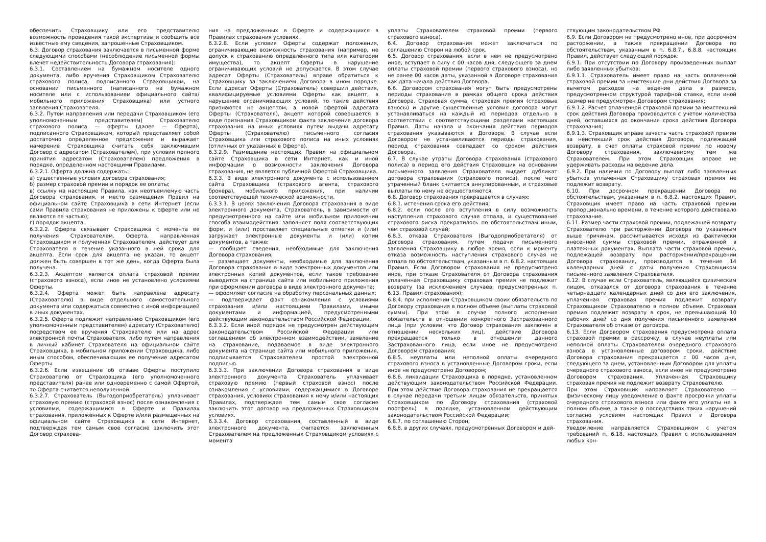обеспечить Страховщику или его представителю возможность проведения такой экспертизы и сообщить все известные ему сведения, запрошенные Страховщиком.
6.3. Договор страхования заключается в письменной форме следующими способами (несоблюдение письменной формы влечет недействительность Договора страхования):
6.3.1. Составлением на бумажном носителе одного документа, либо вручения Страховщиком Страхователю страхового полиса, подписанного Страховщиком, на основании письменного (написанного на бумажном носителе или с использованием официального сайта/мобильного приложения Страховщика) или устного заявления Страхователя.
6.3.2. Путем направления или передачи Страховщиком (его уполномоченным представителем) Страхователю страхового полиса — оферты (далее — Оферта), подписанного Страховщиком, который представляет собой достаточно определенное предложение и выражает намерение Страховщика считать себя заключившим Договор с адресатом (Страхователем), при условии полного принятия адресатом (Страхователем) предложения в порядке, определенном настоящими Правилами.
6.3.2.1. Оферта должна содержать:
а) существенные условия договора страхования;
б) размер страховой премии и порядок ее оплаты;
в) ссылку на настоящие Правила, как неотъемлемую часть Договора страхования, и место размещения Правил на официальном сайте Страховщика в сети Интернет (если сами Правила страхования не приложены к оферте или не являются ее частью);
г) порядок акцепта.
6.3.2.2. Оферта связывает Страховщика с момента ее получения Страхователем. Оферта, направленная Страховщиком и полученная Страхователем, действует для Страхователя в течение указанного в ней срока для акцепта. Если срок для акцепта не указан, то акцепт должен быть совершен в тот же день, когда Оферта была получена.
6.3.2.3. Акцептом является оплата страховой премии (страхового взноса), если иное не установлено условиями Оферты.
6.3.2.4. Оферта может быть направлена адресату (Страхователю) в виде отдельного самостоятельного документа или содержаться совместно с иной информацией в иных документах.
6.3.2.5. Оферта подлежит направлению Страховщиком (его уполномоченным представителем) адресату (Страхователю) посредством ее вручения Страхователю или на адрес электронной почты Страхователя, либо путем направления в личный кабинет Страхователя на официальном сайте Страховщика, в мобильном приложении Страховщика, либо иным способом, обеспечивающим ее получение адресатом Оферты.
6.3.2.6. Если извещение об отзыве Оферты поступило Страхователю от Страховщика (его уполномоченного представителя) ранее или одновременно с самой Офертой, то Оферта считается неполученной.
6.3.2.7. Страхователь (Выгодоприобретатель) уплачивает страховую премию (страховой взнос) после ознакомления с условиями, содержащимися в Оферте и Правилах страхования, приложенных к Оферте и/или размещенных на официальном сайте Страховщика в сети Интернет, подтверждая тем самым свое согласие заключить этот Договор страхова-
ния на предложенных в Оферте и содержащихся в Правилах страхования условиях.
6.3.2.8. Если условия Оферты содержат положения, ограничивающие возможность страхования (например, не допуск к страхованию определённого типа или категории имущества), то акцепт Оферты в нарушение ограничивающих условий не допускается. В этом случае адресат Оферты (Страхователь) вправе обратиться к Страховщику за заключением Договора в ином порядке. Если адресат Оферты (Страхователь) совершил действия, квалифицируемые условиями Оферты как акцепт, в нарушение ограничивающих условий, то такие действия признаются не акцептом, а новой офертой адресата Оферты (Страхователя), акцепт которой совершается в виде признания Страховщиком факта заключения договора страхования на иных условиях путем выдачи адресату Оферты (Страхователю) письменного согласия Страховщика или страхового полиса на иных условиях (отличных от указанных в Оферте).
6.3.2.9. Размещение настоящих Правил на официальном сайте Страховщика в сети Интернет, как и иной информации о возможности заключения Договора страхования, не является публичной Офертой Страховщика.
6.3.3. В виде электронного документа с использованием сайта Страховщика (страхового агента, страхового брокера), мобильного приложения, при наличии соответствующей технической возможности.
6.3.3.1. В целях заключения Договора страхования в виде электронного документа, Страхователь, в зависимости от предусмотренного на сайте или мобильном приложении способа взаимодействия: заполняет поля соответствующих форм, и (или) проставляет специальные отметки и (или) загружает электронные документы и (или) копии документов, а также:
— сообщает сведения, необходимые для заключения Договора страхования;
— размещает документы, необходимые для заключения Договора страхования в виде электронных документов или электронных копий документов, если такое требование выводится на странице сайта или мобильного приложения при оформлении договора в виде электронного документа;
— оформляет согласие на обработку персональных данных;
— подтверждает факт ознакомления с условиями страхования и/или настоящими Правилами, иными документами и информацией, предусмотренными действующим законодательством Российской Федерации.
6.3.3.2. Если иной порядок не предусмотрен действующим законодательством Российской Федерации или соглашением об электронном взаимодействии, заявление на страхование, подаваемое в виде электронного документа на странице сайта или мобильного приложения, подписывается Страхователем простой электронной подписью.
6.3.3.3. При заключении Договора страхования в виде электронного документа Страхователь уплачивает страховую премию (первый страховой взнос) после ознакомления с условиями, содержащимися в Договоре страхования, условиях страхования к нему и/или настоящих Правилах, подтверждая тем самым свое согласие заключить этот договор на предложенных Страховщиком условиях.
6.3.3.4. Договор страхования, составленный в виде электронного документа, считается заключенным Страхователем на предложенных Страховщиком условиях с момента
уплаты Страхователем страховой премии (первого страхового взноса).
6.4. Договор страхования может заключаться по соглашению Сторон на любой срок.
6.5. Договор страхования, если в нем не предусмотрено иное, вступает в силу с 00 часов дня, следующего за днем оплаты страховой премии (первого страхового взноса), но не ранее 00 часов даты, указанной в Договоре страхования как дата начала действия Договора.
6.6. Договором страхования могут быть предусмотрены периоды страхования в рамках общего срока действия Договора. Страховая сумма, страховая премия (страховые взносы) и другие существенные условия договора могут устанавливаться на каждый из периодов отдельно в соответствии с соответствующими разделами настоящих Правил. Даты начала и окончания действия периодов страхования указываются в Договоре. В случае если Договором не устанавливаются периоды страхования, период страхования совпадает со сроком действия Договора.
6.7. В случае утраты Договора страхования (страхового полиса) в период его действия Страховщик на основании письменного заявления Страхователя выдает дубликат договора страхования (страхового полиса), после чего утраченный бланк считается аннулированным, и страховые выплаты по нему не осуществляются.
6.8. Договор страхования прекращается в случаях:
6.8.1. истечения срока его действия;
6.8.2. если после его вступления в силу возможность наступления страхового случая отпала, и существование страхового риска прекратилось по обстоятельствам иным, чем страховой случай;
6.8.3. отказа Страхователя (Выгодоприобретателя) от Договора страхования, путем подачи письменного заявления Страховщику в любое время, если к моменту отказа возможность наступления страхового случая не отпала по обстоятельствам, указанным в п. 6.8.2. настоящих Правил. Если Договором страхования не предусмотрено иное, при отказе Страхователя от Договора страхования уплаченная Страховщику страховая премия не подлежит возврату (за исключением случаев, предусмотренных п. 6.13. Правил страхования);
6.8.4. при исполнении Страховщиком своих обязательств по Договору страхования в полном объеме (выплаты страховой суммы). При этом в случае полного исполнения обязательств в отношении конкретного Застрахованного лица (при условии, что Договор страхования заключен в отношении нескольких лиц), действие Договора прекращается только в отношении данного Застрахованного лица, если иное не предусмотрено Договором страхования;
6.8.5. неуплаты или неполной оплаты очередного страхового взноса в установленные Договором сроки, если иное не предусмотрено Договором;
6.8.6. ликвидации Страховщика в порядке, установленном действующим законодательством Российской Федерации. При этом действие Договора страхования не прекращается в случае передачи третьим лицам обязательств, принятых Страховщиком по Договору страхования (страховой портфель) в порядке, установленном действующим законодательством Российской Федерации;
6.8.7. по соглашению Сторон;
6.8.8. в других случаях, предусмотренных Договором и дей-
ствующим законодательством РФ.
6.9. Если Договором не предусмотрено иное, при досрочном расторжении, а также прекращении Договора по обстоятельствам, указанным в п. 6.8.7., 6.8.8. настоящих Правил, действует следующий порядок:
6.9.1. При отсутствии по Договору произведенных выплат либо заявленных убытков:
6.9.1.1. Страхователь имеет право на часть оплаченной страховой премии за неистекшие дни действия Договора за вычетом расходов на ведение дела в размере, предусмотренном структурой тарифной ставки, если иной размер не предусмотрен Договором страхования;
6.9.1.2. Расчет оплаченной страховой премии за неистекший срок действия Договора производится с учетом количества дней, оставшихся до окончания срока действия Договора страхования;
6.9.1.3. Страховщик вправе зачесть часть страховой премии за неистекший срок действия Договора, подлежащей возврату, в счет оплаты страховой премии по новому Договору страхования, заключаемому тем же Страхователем. При этом Страховщик вправе не удерживать расходы на ведение дела.
6.9.2. При наличии по Договору выплат либо заявленных убытков уплаченная Страховщику страховая премия не подлежит возврату.
6.10. При досрочном прекращении Договора по обстоятельствам, указанным в п. 6.8.2. настоящих Правил, Страховщик имеет право на часть страховой премии пропорционально времени, в течение которого действовало страхование.
6.11. Размер части страховой премии, подлежащей возврату Страхователю при расторжении Договора по указанным выше причинам, рассчитывается исходя из фактически внесенной суммы страховой премии, отраженной в платежных документах. Выплата части страховой премии, подлежащей возврату при расторжении/прекращении Договора страхования, производится в течение 14 календарных дней с даты получения Страховщиком письменного заявления Страхователя.
6.12. В случае если Страхователь, являющийся физическим лицом, отказался от договора страхования в течение четырнадцати календарных дней со дня его заключения, уплаченная страховая премия подлежит возврату Страховщиком Страхователю в полном объеме. Страховая премия подлежит возврату в срок, не превышающий 10 рабочих дней со дня получения письменного заявления Страхователя об отказе от договора.
6.13. Если Договором страхования предусмотрена оплата страховой премии в рассрочку, в случае неуплаты или неполной оплаты Страхователем очередного страхового взноса в установленные договором сроки, действие Договора страхования прекращается с 00 часов дня, следующего за днем, установленным Договором для уплаты очередного страхового взноса, если иное не предусмотрено Договором страхования. Уплаченная Страховщику страховая премия не подлежит возврату Страхователю.
При этом Страховщик направляет Страхователю — физическому лицу уведомление о факте просрочки уплаты очередного страхового взноса или факте его уплаты не в полном объеме, а также о последствиях таких нарушений согласно условиям настоящих Правил и Договора страхования.
Уведомление направляется Страховщиком с учетом требований п. 6.18. настоящих Правил с использованием любых кон-